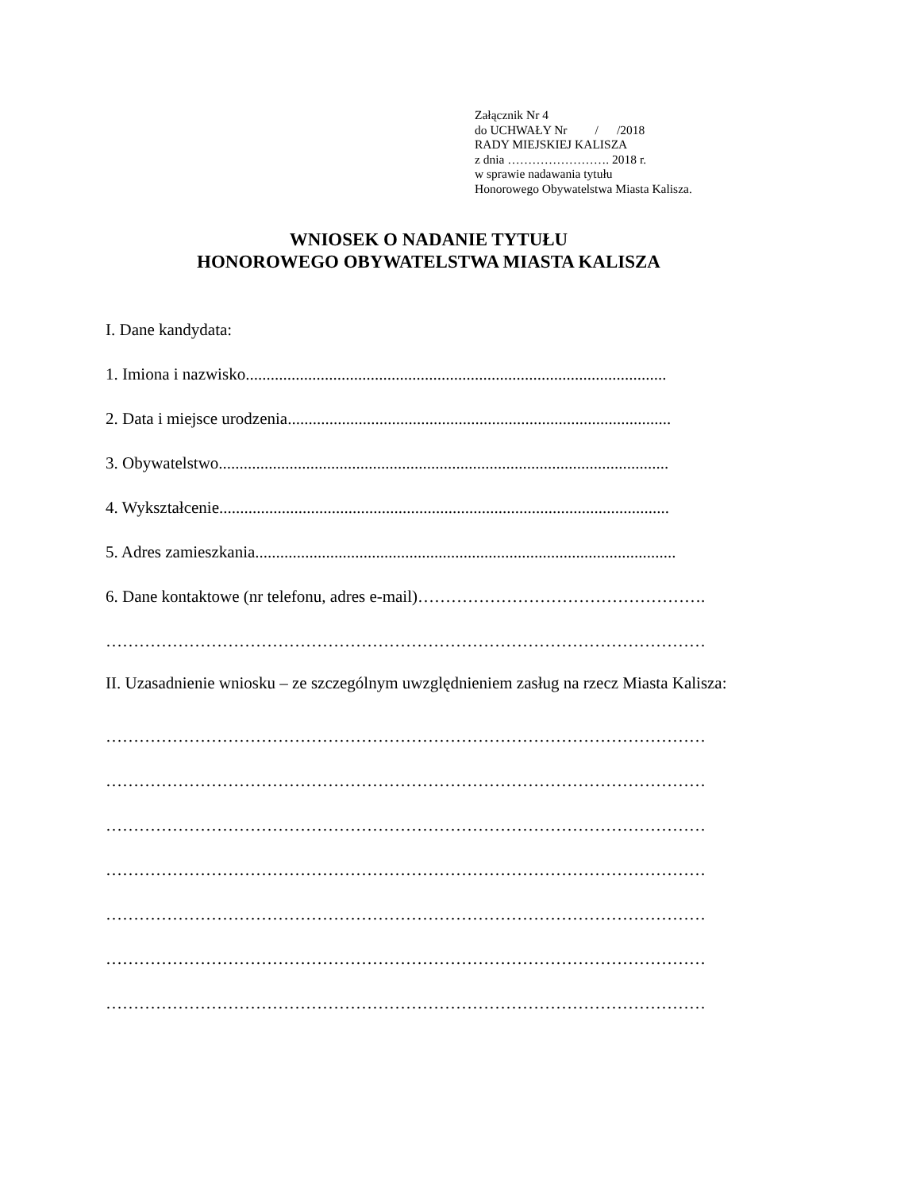Załącznik Nr 4
do UCHWAŁY Nr / /2018
RADY MIEJSKIEJ KALISZA
z dnia ……………………. 2018 r.
w sprawie nadawania tytułu
Honorowego Obywatelstwa Miasta Kalisza.
WNIOSEK O NADANIE TYTUŁU
HONOROWEGO OBYWATELSTWA MIASTA KALISZA
I. Dane kandydata:
1. Imiona i nazwisko.....................................................................................................
2. Data i miejsce urodzenia............................................................................................
3. Obywatelstwo............................................................................................................
4. Wykształcenie............................................................................................................
5. Adres zamieszkania.....................................................................................................
6. Dane kontaktowe (nr telefonu, adres e-mail)…………………………………………….
………………………………………………………………………………………………
II. Uzasadnienie wniosku – ze szczególnym uwzględnieniem zasług na rzecz Miasta Kalisza:
………………………………………………………………………………………………
………………………………………………………………………………………………
………………………………………………………………………………………………
………………………………………………………………………………………………
………………………………………………………………………………………………
………………………………………………………………………………………………
………………………………………………………………………………………………